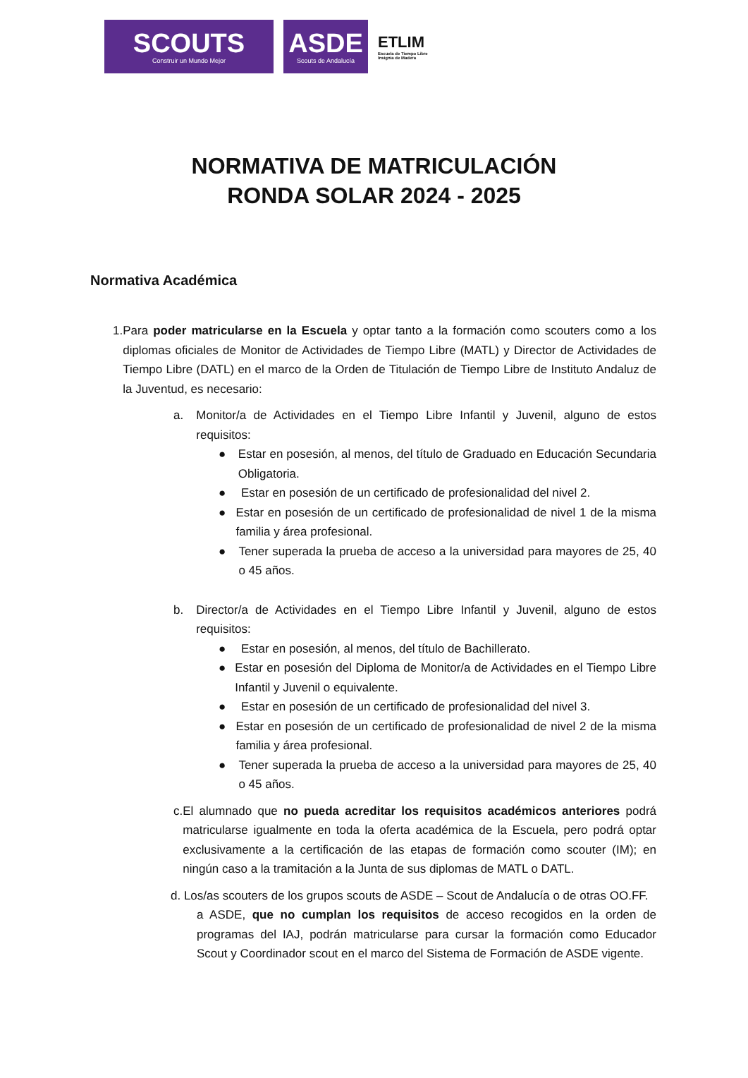SCOUTS
Construir un Mundo Mejor
ASDE
Scouts de Andalucía
ETLIM
Escuela de Tiempo Libre
Insignia de Madera
NORMATIVA DE MATRICULACIÓN
RONDA SOLAR 2024 - 2025
Normativa Académica
1. Para poder matricularse en la Escuela y optar tanto a la formación como scouters como a los diplomas oficiales de Monitor de Actividades de Tiempo Libre (MATL) y Director de Actividades de Tiempo Libre (DATL) en el marco de la Orden de Titulación de Tiempo Libre de Instituto Andaluz de la Juventud, es necesario:
a. Monitor/a de Actividades en el Tiempo Libre Infantil y Juvenil, alguno de estos requisitos:
● Estar en posesión, al menos, del título de Graduado en Educación Secundaria Obligatoria.
● Estar en posesión de un certificado de profesionalidad del nivel 2.
● Estar en posesión de un certificado de profesionalidad de nivel 1 de la misma familia y área profesional.
● Tener superada la prueba de acceso a la universidad para mayores de 25, 40 o 45 años.
b. Director/a de Actividades en el Tiempo Libre Infantil y Juvenil, alguno de estos requisitos:
● Estar en posesión, al menos, del título de Bachillerato.
● Estar en posesión del Diploma de Monitor/a de Actividades en el Tiempo Libre Infantil y Juvenil o equivalente.
● Estar en posesión de un certificado de profesionalidad del nivel 3.
● Estar en posesión de un certificado de profesionalidad de nivel 2 de la misma familia y área profesional.
● Tener superada la prueba de acceso a la universidad para mayores de 25, 40 o 45 años.
c. El alumnado que no pueda acreditar los requisitos académicos anteriores podrá matricularse igualmente en toda la oferta académica de la Escuela, pero podrá optar exclusivamente a la certificación de las etapas de formación como scouter (IM); en ningún caso a la tramitación a la Junta de sus diplomas de MATL o DATL.
d. Los/as scouters de los grupos scouts de ASDE – Scout de Andalucía o de otras OO.FF.
a ASDE, que no cumplan los requisitos de acceso recogidos en la orden de programas del IAJ, podrán matricularse para cursar la formación como Educador Scout y Coordinador scout en el marco del Sistema de Formación de ASDE vigente.